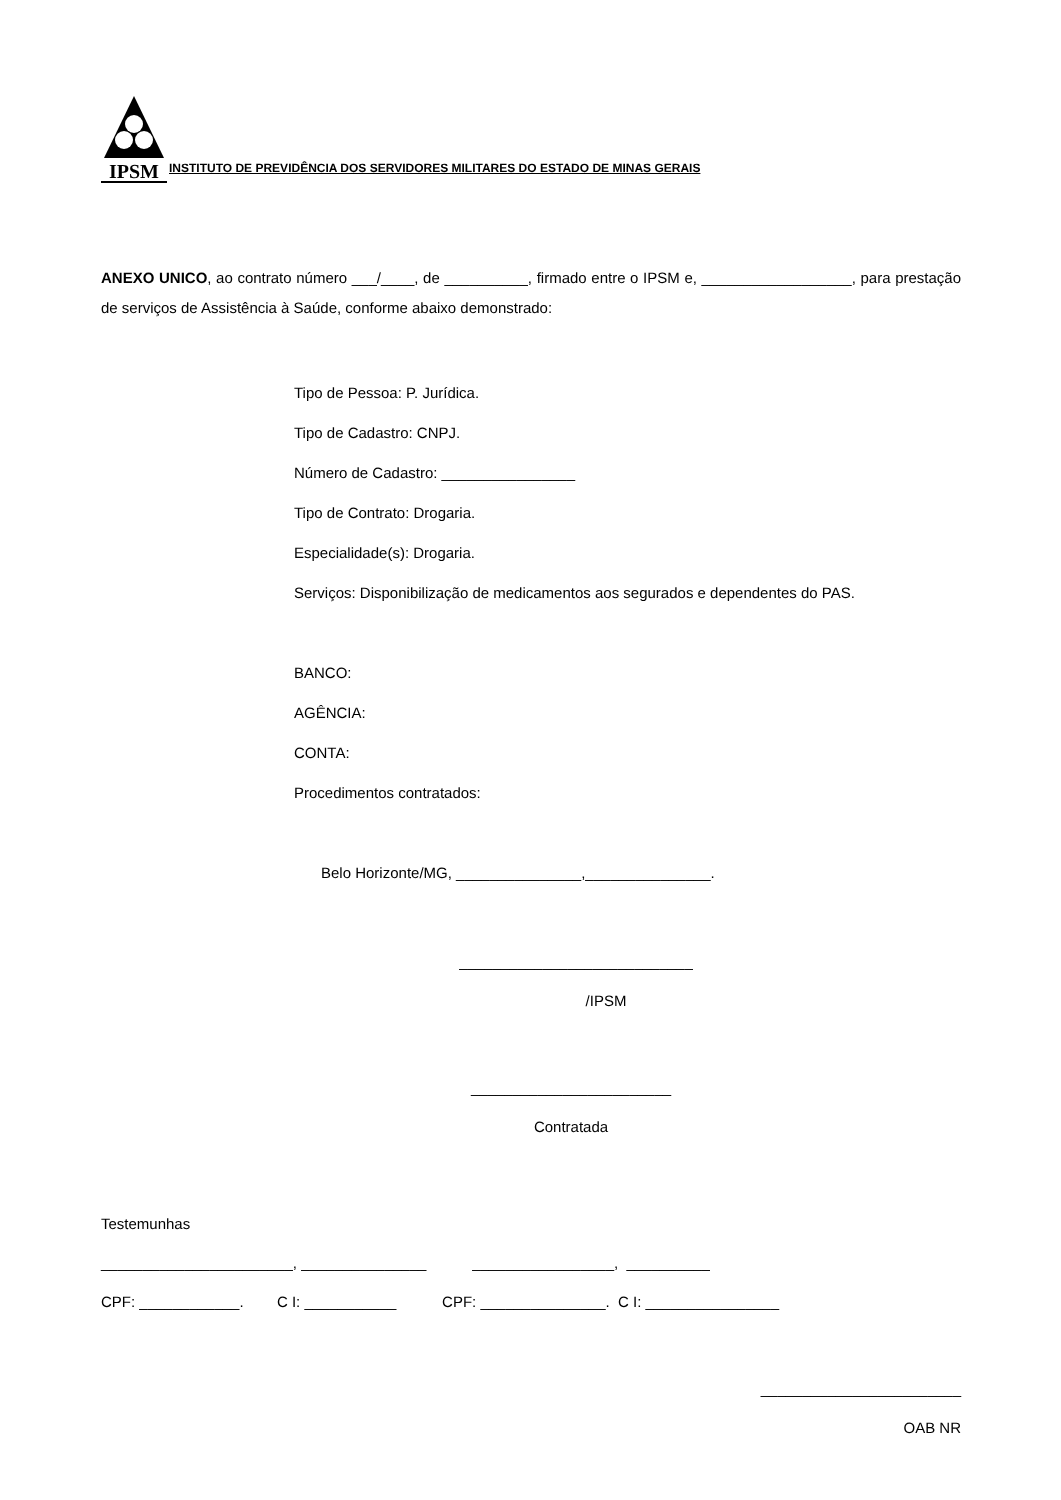IPSM
INSTITUTO DE PREVIDÊNCIA DOS SERVIDORES MILITARES DO ESTADO DE MINAS GERAIS
ANEXO UNICO, ao contrato número ___/____, de __________, firmado entre o IPSM e, __________________, para prestação de serviços de Assistência à Saúde, conforme abaixo demonstrado:
Tipo de Pessoa: P. Jurídica.
Tipo de Cadastro: CNPJ.
Número de Cadastro: ________________
Tipo de Contrato: Drogaria.
Especialidade(s): Drogaria.
Serviços: Disponibilização de medicamentos aos segurados e dependentes do PAS.
BANCO:
AGÊNCIA:
CONTA:
Procedimentos contratados:
Belo Horizonte/MG, _______________,_______________.
____________________________
/IPSM
________________________
Contratada
Testemunhas
_______________________, _______________ _________________, __________
CPF: ____________. C I: ___________ CPF: _______________. C I: ________________
________________________
OAB NR